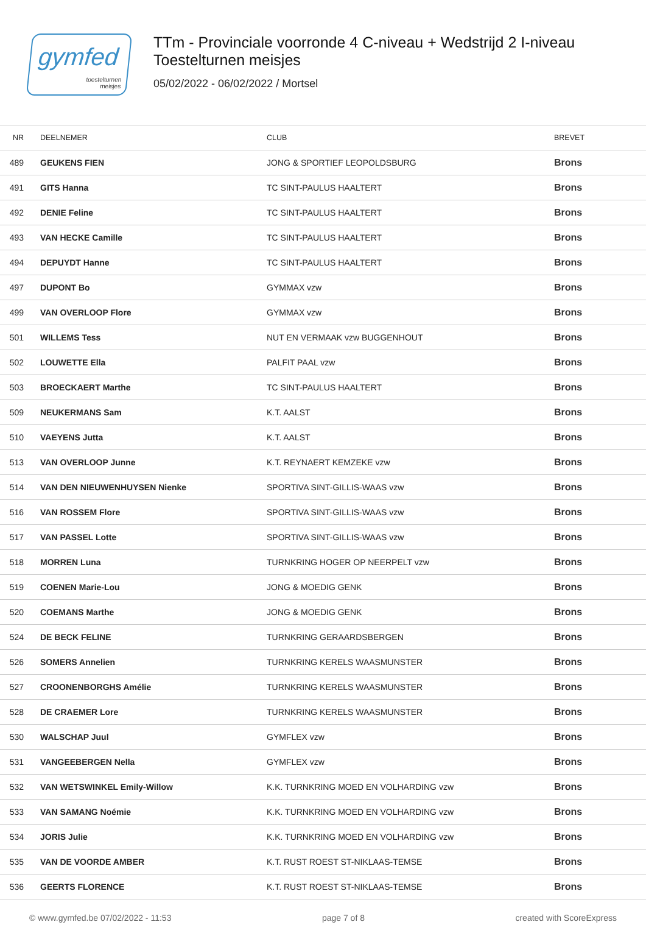gymfed
toestelturnen
meisjes
TTm - Provinciale voorronde 4 C-niveau + Wedstrijd 2 I-niveau
Toestelturnen meisjes
05/02/2022 - 06/02/2022 / Mortsel
| NR | DEELNEMER | CLUB | BREVET |
| --- | --- | --- | --- |
| 489 | GEUKENS FIEN | JONG & SPORTIEF LEOPOLDSBURG | Brons |
| 491 | GITS Hanna | TC SINT-PAULUS HAALTERT | Brons |
| 492 | DENIE Feline | TC SINT-PAULUS HAALTERT | Brons |
| 493 | VAN HECKE Camille | TC SINT-PAULUS HAALTERT | Brons |
| 494 | DEPUYDT Hanne | TC SINT-PAULUS HAALTERT | Brons |
| 497 | DUPONT Bo | GYMMAX vzw | Brons |
| 499 | VAN OVERLOOP Flore | GYMMAX vzw | Brons |
| 501 | WILLEMS Tess | NUT EN VERMAAK vzw BUGGENHOUT | Brons |
| 502 | LOUWETTE Ella | PALFIT PAAL vzw | Brons |
| 503 | BROECKAERT Marthe | TC SINT-PAULUS HAALTERT | Brons |
| 509 | NEUKERMANS Sam | K.T. AALST | Brons |
| 510 | VAEYENS Jutta | K.T. AALST | Brons |
| 513 | VAN OVERLOOP Junne | K.T. REYNAERT KEMZEKE vzw | Brons |
| 514 | VAN DEN NIEUWENHUYSEN Nienke | SPORTIVA SINT-GILLIS-WAAS vzw | Brons |
| 516 | VAN ROSSEM Flore | SPORTIVA SINT-GILLIS-WAAS vzw | Brons |
| 517 | VAN PASSEL Lotte | SPORTIVA SINT-GILLIS-WAAS vzw | Brons |
| 518 | MORREN Luna | TURNKRING HOGER OP NEERPELT vzw | Brons |
| 519 | COENEN Marie-Lou | JONG & MOEDIG GENK | Brons |
| 520 | COEMANS Marthe | JONG & MOEDIG GENK | Brons |
| 524 | DE BECK FELINE | TURNKRING GERAARDSBERGEN | Brons |
| 526 | SOMERS Annelien | TURNKRING KERELS WAASMUNSTER | Brons |
| 527 | CROONENBORGHS Amélie | TURNKRING KERELS WAASMUNSTER | Brons |
| 528 | DE CRAEMER Lore | TURNKRING KERELS WAASMUNSTER | Brons |
| 530 | WALSCHAP Juul | GYMFLEX vzw | Brons |
| 531 | VANGEEBERGEN Nella | GYMFLEX vzw | Brons |
| 532 | VAN WETSWINKEL Emily-Willow | K.K. TURNKRING MOED EN VOLHARDING vzw | Brons |
| 533 | VAN SAMANG Noémie | K.K. TURNKRING MOED EN VOLHARDING vzw | Brons |
| 534 | JORIS Julie | K.K. TURNKRING MOED EN VOLHARDING vzw | Brons |
| 535 | VAN DE VOORDE AMBER | K.T. RUST ROEST ST-NIKLAAS-TEMSE | Brons |
| 536 | GEERTS FLORENCE | K.T. RUST ROEST ST-NIKLAAS-TEMSE | Brons |
© www.gymfed.be 07/02/2022 - 11:53 page 7 of 8 created with ScoreExpress